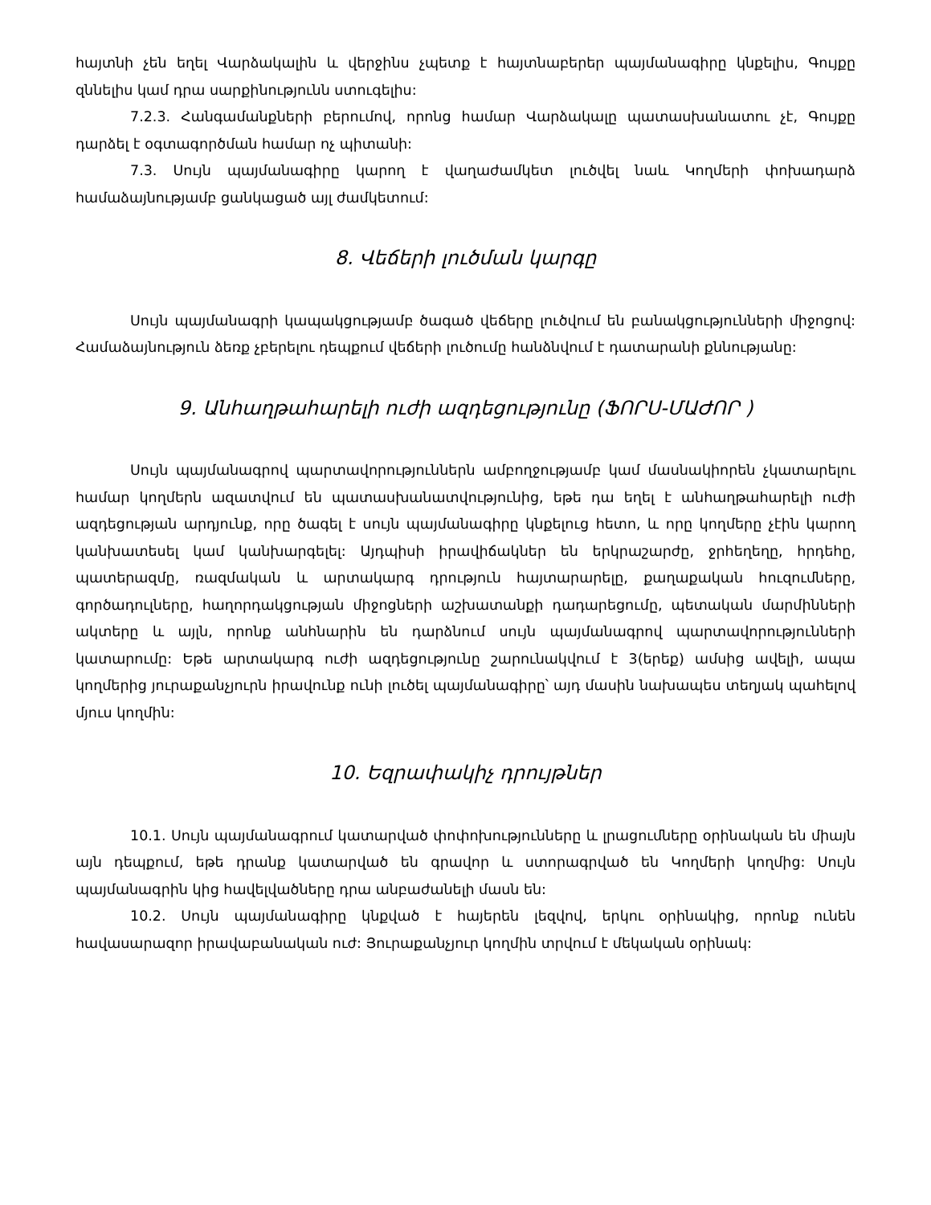հայտնի չեն եղել Վարձակալին և վերջինս չպետք է հայտնաբերեր պայմանագիրը կնքելիս, Գույքը զննելիս կամ դրա սարքինությունն ստուգելիս:
7.2.3. Հանգամանքների բերումով, որոնց համար Վարձակալը պատասխանատու չէ, Գույքը դարձել է օգտագործման համար ոչ պիտանի:
7.3. Սույն պայմանագիրը կարող է վաղաժամկետ լուծվել նաև Կողմերի փոխադարձ համաձայնությամբ ցանկացած այլ ժամկետում:
8. Վեճերի լուծման կարգը
Սույն պայմանագրի կապակցությամբ ծագած վեճերը լուծվում են բանակցությունների միջոցով: Համաձայնություն ձեռք չբերելու դեպքում վեճերի լուծումը հանձնվում է դատարանի քննությանը:
9. Անհաղթահարելի ուժի ազդեցությունը (ՖՈՐՍ-ՄԱԺՈՐ )
Սույն պայմանագրով պարտավորություններն ամբողջությամբ կամ մասնակիորեն չկատարելու համար կողմերն ազատվում են պատասխանատվությունից, եթե դա եղել է անհաղթահարելի ուժի ազդեցության արդյունք, որը ծագել է սույն պայմանագիրը կնքելուց հետո, և որը կողմերը չէին կարող կանխատեսել կամ կանխարգելել: Այդպիսի իրավիճակներ են երկրաշարժը, ջրհեղեղը, հրդեհը, պատերազմը, ռազմական և արտակարգ դրություն հայտարարելը, քաղաքական հուզումները, գործադուլները, հաղորդակցության միջոցների աշխատանքի դադարեցումը, պետական մարմինների ակտերը և այլն, որոնք անհնարին են դարձնում սույն պայմանագրով պարտավորությունների կատարումը: Եթե արտակարգ ուժի ազդեցությունը շարունակվում է 3(երեք) ամսից ավելի, ապա կողմերից յուրաքանչյուրն իրավունք ունի լուծել պայմանագիրը՝ այդ մասին նախապես տեղյակ պահելով մյուս կողմին:
10. Եզրափակիչ դրույթներ
10.1. Սույն պայմանագրում կատարված փոփոխությունները և լրացումները օրինական են միայն այն դեպքում, եթե դրանք կատարված են գրավոր և ստորագրված են Կողմերի կողմից: Սույն պայմանագրին կից հավելվածները դրա անբաժանելի մասն են:
10.2. Սույն պայմանագիրը կնքված է հայերեն լեզվով, երկու օրինակից, որոնք ունեն հավասարազոր իրավաբանական ուժ: Յուրաքանչյուր կողմին տրվում է մեկական օրինակ: